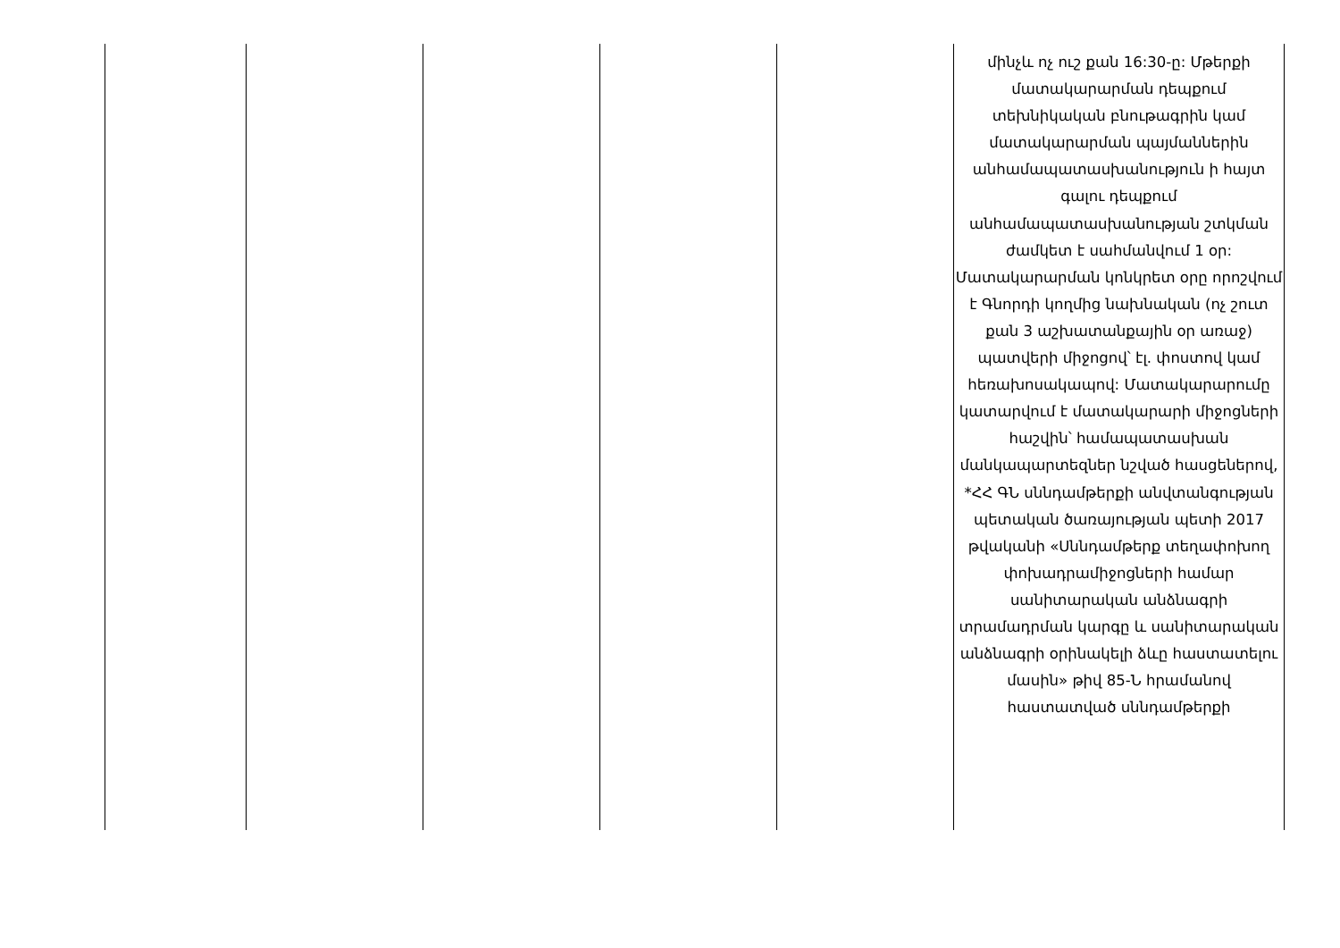| | | | | | մինչև ոչ ուշ քան 16:30-ը: Մթերքի մատակարարման դեպքում տեխնիկական բնութագրին կամ մատակարարման պայմաններին անհամապատասխանություն ի հայտ գալու դեպքում անհամապատասխանության շտկման ժամկետ է սահմանվում 1 օր: Մատակարարման կոնկրետ օրը որոշվում է Գնորդի կողմից նախնական (ոչ շուտ քան 3 աշխատանքային օր առաջ) պատվերի միջոցով՝ էլ. փոստով կամ հեռախոսակապով: Մատակարարումը կատարվում է մատակարարի միջոցների հաշվին՝ համապատասխան մանկապարտեզներ նշված հասցեներով, *ՀՀ ԳՆ սննդամթերքի անվտանգության պետական ծառայության պետի 2017 թվականի «Սննդամթերք տեղափոխող փոխադրամիջոցների համար սանիտարական անձնագրի տրամադրման կարգը և սանիտարական անձնագրի օրինակելի ձևը հաստատելու մասին» թիվ 85-Ն հրամանով հաստատված սննդամթերքի |